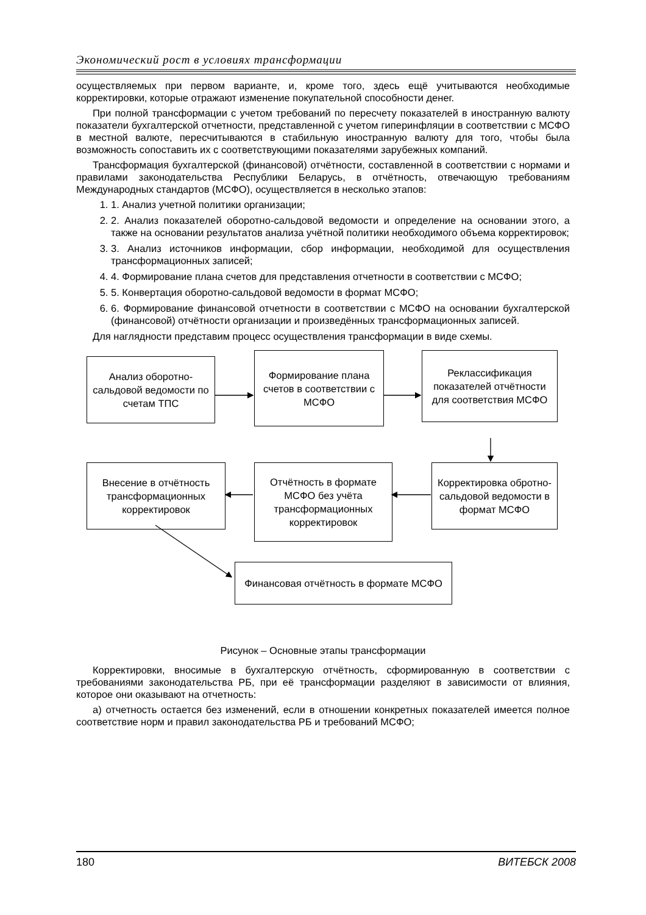Экономический рост в условиях трансформации
осуществляемых при первом варианте, и, кроме того, здесь ещё учитываются необходимые корректировки, которые отражают изменение покупательной способности денег.
При полной трансформации с учетом требований по пересчету показателей в иностранную валюту показатели бухгалтерской отчетности, представленной с учетом гиперинфляции в соответствии с МСФО в местной валюте, пересчитываются в стабильную иностранную валюту для того, чтобы была возможность сопоставить их с соответствующими показателями зарубежных компаний.
Трансформация бухгалтерской (финансовой) отчётности, составленной в соответствии с нормами и правилами законодательства Республики Беларусь, в отчётность, отвечающую требованиям Международных стандартов (МСФО), осуществляется в несколько этапов:
1. 1. Анализ учетной политики организации;
2. 2. Анализ показателей оборотно-сальдовой ведомости и определение на основании этого, а также на основании результатов анализа учётной политики необходимого объема корректировок;
3. 3. Анализ источников информации, сбор информации, необходимой для осуществления трансформационных записей;
4. 4. Формирование плана счетов для представления отчетности в соответствии с МСФО;
5. 5. Конвертация оборотно-сальдовой ведомости в формат МСФО;
6. 6. Формирование финансовой отчетности в соответствии с МСФО на основании бухгалтерской (финансовой) отчётности организации и произведённых трансформационных записей.
Для наглядности представим процесс осуществления трансформации в виде схемы.
Анализ оборотно-сальдовой ведомости по счетам ТПС
Формирование плана счетов в соответствии с МСФО
Реклассификация показателей отчётности для соответствия МСФО
Внесение в отчётность трансформационных корректировок
Отчётность в формате МСФО без учёта трансформационных корректировок
Корректировка обротно-сальдовой ведомости в формат МСФО
Финансовая отчётность в формате МСФО
Рисунок – Основные этапы трансформации
Корректировки, вносимые в бухгалтерскую отчётность, сформированную в соответствии с требованиями законодательства РБ, при её трансформации разделяют в зависимости от влияния, которое они оказывают на отчетность:
а) отчетность остается без изменений, если в отношении конкретных показателей имеется полное соответствие норм и правил законодательства РБ и требований МСФО;
180 ВИТЕБСК 2008